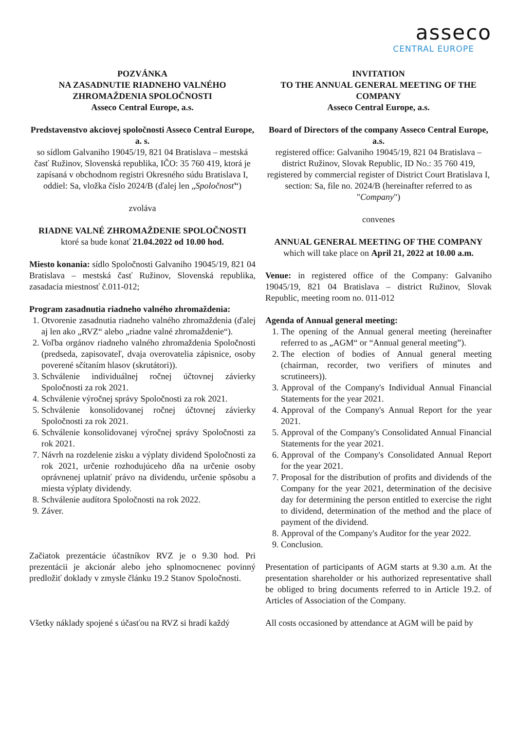asseco
CENTRAL EUROPE
POZVÁNKA
NA ZASADNUTIE RIADNEHO VALNÉHO ZHROMAŽDENIA SPOLOČNOSTI
Asseco Central Europe, a.s.
Predstavenstvo akciovej spoločnosti Asseco Central Europe, a. s.
so sídlom Galvaniho 19045/19, 821 04 Bratislava – mestská časť Ružinov, Slovenská republika, IČO: 35 760 419, ktorá je zapísaná v obchodnom registri Okresného súdu Bratislava I, oddiel: Sa, vložka číslo 2024/B (ďalej len „Spoločnosť“)
zvoláva
RIADNE VALNÉ ZHROMAŽDENIE SPOLOČNOSTI
ktoré sa bude konať 21.04.2022 od 10.00 hod.
Miesto konania: sídlo Spoločnosti Galvaniho 19045/19, 821 04 Bratislava – mestská časť Ružinov, Slovenská republika, zasadacia miestnosť č.011-012;
Program zasadnutia riadneho valného zhromaždenia:
1. Otvorenie zasadnutia riadneho valného zhromaždenia (ďalej aj len ako „RVZ“ alebo „riadne valné zhromaždenie“).
2. Voľba orgánov riadneho valného zhromaždenia Spoločnosti (predseda, zapisovateľ, dvaja overovatelia zápisnice, osoby poverené sčítaním hlasov (skrutátori)).
3. Schválenie individuálnej ročnej účtovnej závierky Spoločnosti za rok 2021.
4. Schválenie výročnej správy Spoločnosti za rok 2021.
5. Schválenie konsolidovanej ročnej účtovnej závierky Spoločnosti za rok 2021.
6. Schválenie konsolidovanej výročnej správy Spoločnosti za rok 2021.
7. Návrh na rozdelenie zisku a výplaty dividend Spoločnosti za rok 2021, určenie rozhodujúceho dňa na určenie osoby oprávnenej uplatniť právo na dividendu, určenie spôsobu a miesta výplaty dividendy.
8. Schválenie audítora Spoločnosti na rok 2022.
9. Záver.
Začiatok prezentácie účastníkov RVZ je o 9.30 hod. Pri prezentácii je akcionár alebo jeho splnomocnenec povinný predložiť doklady v zmysle článku 19.2 Stanov Spoločnosti.
Všetky náklady spojené s účasťou na RVZ si hradí každý
INVITATION
TO THE ANNUAL GENERAL MEETING OF THE COMPANY
Asseco Central Europe, a.s.
Board of Directors of the company Asseco Central Europe, a.s.
registered office: Galvaniho 19045/19, 821 04 Bratislava – district Ružinov, Slovak Republic, ID No.: 35 760 419, registered by commercial register of District Court Bratislava I, section: Sa, file no. 2024/B (hereinafter referred to as "Company")
convenes
ANNUAL GENERAL MEETING OF THE COMPANY
which will take place on April 21, 2022 at 10.00 a.m.
Venue: in registered office of the Company: Galvaniho 19045/19, 821 04 Bratislava – district Ružinov, Slovak Republic, meeting room no. 011-012
Agenda of Annual general meeting:
1. The opening of the Annual general meeting (hereinafter referred to as „AGM“ or “Annual general meeting”).
2. The election of bodies of Annual general meeting (chairman, recorder, two verifiers of minutes and scrutineers)).
3. Approval of the Company's Individual Annual Financial Statements for the year 2021.
4. Approval of the Company's Annual Report for the year 2021.
5. Approval of the Company's Consolidated Annual Financial Statements for the year 2021.
6. Approval of the Company's Consolidated Annual Report for the year 2021.
7. Proposal for the distribution of profits and dividends of the Company for the year 2021, determination of the decisive day for determining the person entitled to exercise the right to dividend, determination of the method and the place of payment of the dividend.
8. Approval of the Company's Auditor for the year 2022.
9. Conclusion.
Presentation of participants of AGM starts at 9.30 a.m. At the presentation shareholder or his authorized representative shall be obliged to bring documents referred to in Article 19.2. of Articles of Association of the Company.
All costs occasioned by attendance at AGM will be paid by